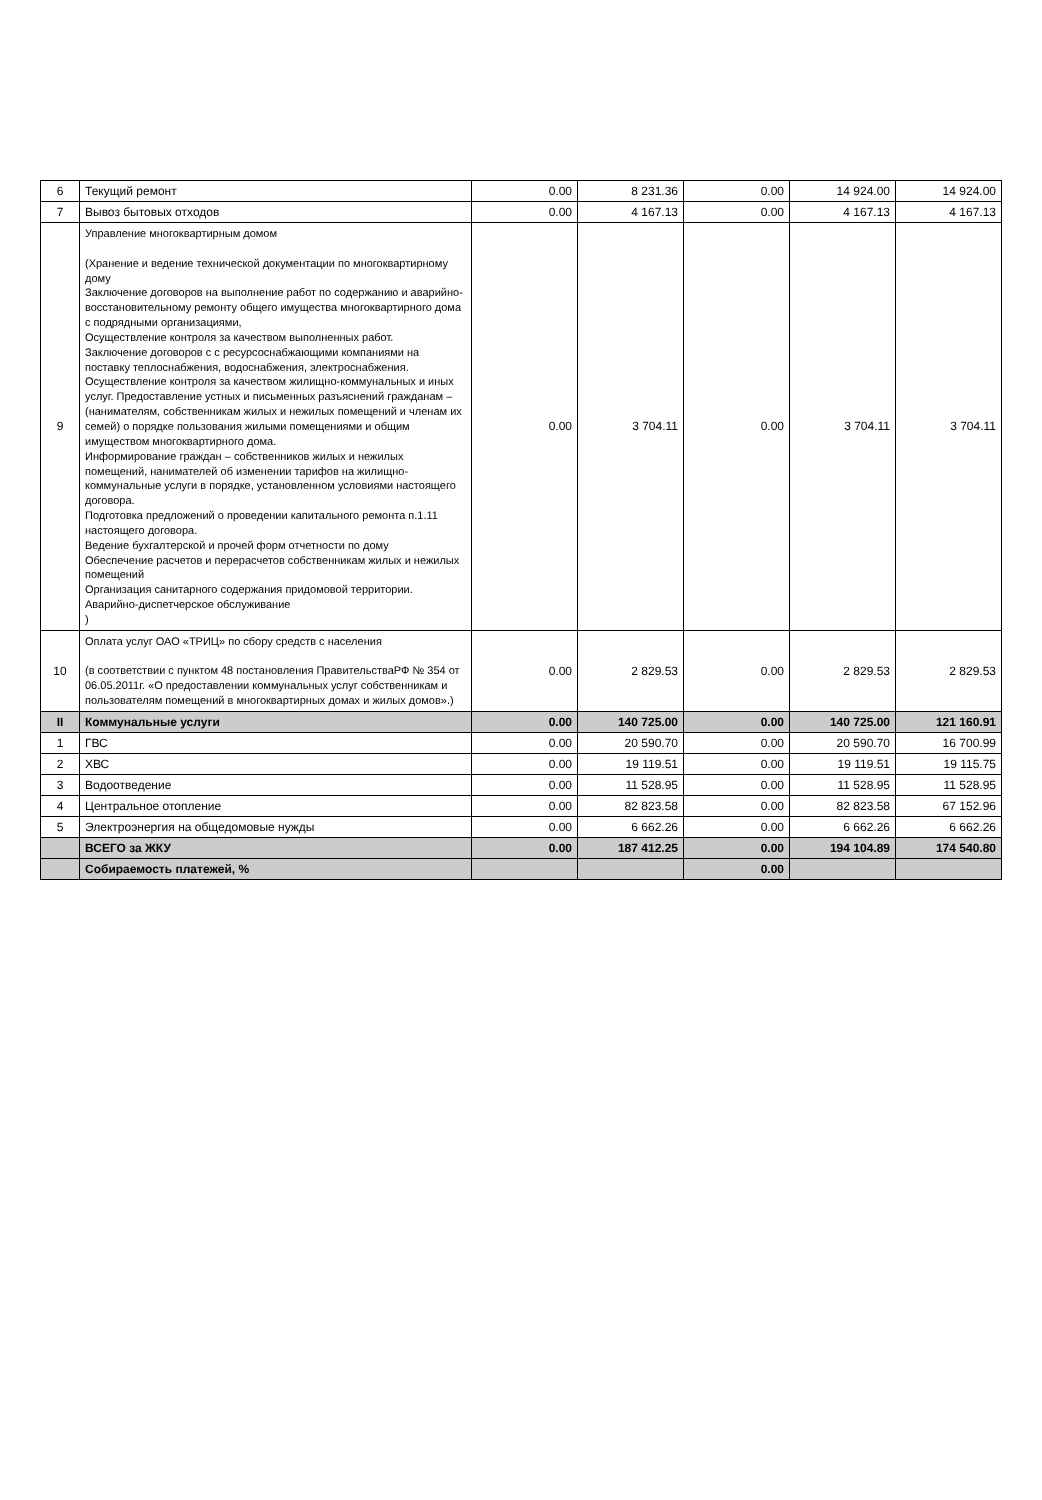| 6 | Текущий ремонт | 0.00 | 8 231.36 | 0.00 | 14 924.00 | 14 924.00 |
| 7 | Вывоз бытовых отходов | 0.00 | 4 167.13 | 0.00 | 4 167.13 | 4 167.13 |
| 9 | Управление многоквартирным домом (Хранение и ведение технической документации по многоквартирному дому Заключение договоров на выполнение работ по содержанию и аварийно-восстановительному ремонту общего имущества многоквартирного дома с подрядными организациями, Осуществление контроля за качеством выполненных работ. Заключение договоров с с ресурсоснабжающими компаниями на поставку теплоснабжения, водоснабжения, электроснабжения. Осуществление контроля за качеством жилищно-коммунальных и иных услуг. Предоставление устных и письменных разъяснений гражданам – (нанимателям, собственникам жилых и нежилых помещений и членам их семей) о порядке пользования жилыми помещениями и общим имуществом многоквартирного дома. Информирование граждан – собственников жилых и нежилых помещений, нанимателей об изменении тарифов на жилищно-коммунальные услуги в порядке, установленном условиями настоящего договора. Подготовка предложений о проведении капитального ремонта п.1.11 настоящего договора. Ведение бухгалтерской и прочей форм отчетности по дому Обеспечение расчетов и перерасчетов собственникам жилых и нежилых помещений Организация санитарного содержания придомовой территории. Аварийно-диспетчерское обслуживание ) | 0.00 | 3 704.11 | 0.00 | 3 704.11 | 3 704.11 |
| 10 | Оплата услуг ОАО «ТРИЦ» по сбору средств с населения (в соответствии с пунктом 48 постановления ПравительстваРФ № 354 от 06.05.2011г. «О предоставлении коммунальных услуг собственникам и пользователям помещений в многоквартирных домах и жилых домов».) | 0.00 | 2 829.53 | 0.00 | 2 829.53 | 2 829.53 |
| II | Коммунальные услуги | 0.00 | 140 725.00 | 0.00 | 140 725.00 | 121 160.91 |
| 1 | ГВС | 0.00 | 20 590.70 | 0.00 | 20 590.70 | 16 700.99 |
| 2 | ХВС | 0.00 | 19 119.51 | 0.00 | 19 119.51 | 19 115.75 |
| 3 | Водоотведение | 0.00 | 11 528.95 | 0.00 | 11 528.95 | 11 528.95 |
| 4 | Центральное отопление | 0.00 | 82 823.58 | 0.00 | 82 823.58 | 67 152.96 |
| 5 | Электроэнергия на общедомовые нужды | 0.00 | 6 662.26 | 0.00 | 6 662.26 | 6 662.26 |
| | ВСЕГО за ЖКУ | 0.00 | 187 412.25 | 0.00 | 194 104.89 | 174 540.80 |
| | Собираемость платежей, % | | | 0.00 | | |